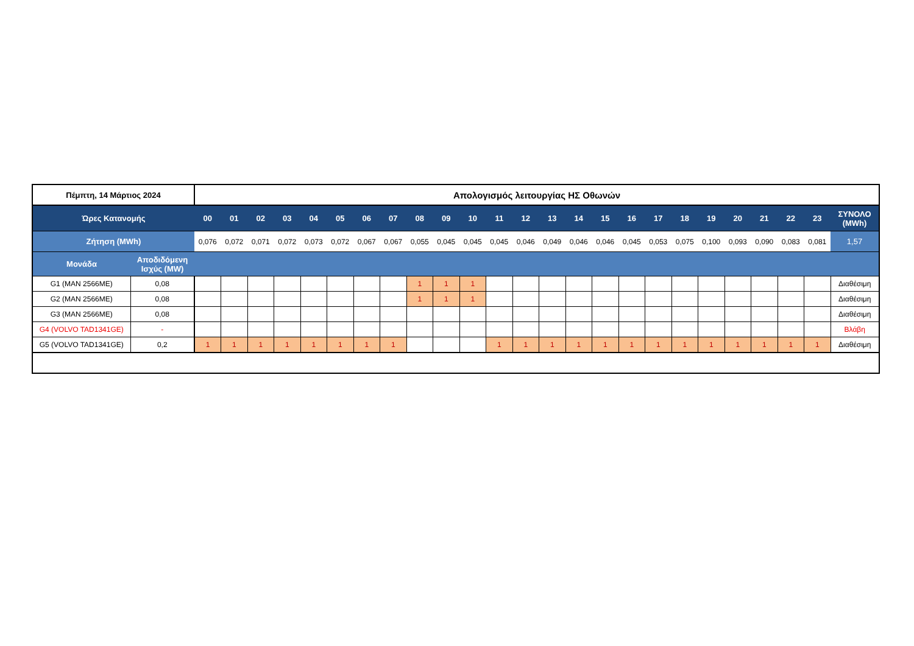| Πέμπτη, 14 Μάρτιος 2024 | | Απολογισμός λειτουργίας ΗΣ Οθωνών | | | | | | | | | | | | | | | | | | | | | | | | |
| Ώρες Κατανομής | | 00 | 01 | 02 | 03 | 04 | 05 | 06 | 07 | 08 | 09 | 10 | 11 | 12 | 13 | 14 | 15 | 16 | 17 | 18 | 19 | 20 | 21 | 22 | 23 | ΣΥΝΟΛΟ (MWh) |
| Ζήτηση (MWh) | | 0,076 | 0,072 | 0,071 | 0,072 | 0,073 | 0,072 | 0,067 | 0,067 | 0,055 | 0,045 | 0,045 | 0,045 | 0,046 | 0,049 | 0,046 | 0,046 | 0,045 | 0,053 | 0,075 | 0,100 | 0,093 | 0,090 | 0,083 | 0,081 | 1,57 |
| Μονάδα | Αποδιδόμενη Ισχύς (MW) | | | | | | | | | | | | | | | | | | | | | | | | | |
| G1 (MAN 2566ME) | 0,08 | | | | | | | | | 1 | 1 | 1 | | | | | | | | | | | | | | Διαθέσιμη |
| G2 (MAN 2566ME) | 0,08 | | | | | | | | | 1 | 1 | 1 | | | | | | | | | | | | | | Διαθέσιμη |
| G3 (MAN 2566ME) | 0,08 | | | | | | | | | | | | | | | | | | | | | | | | | Διαθέσιμη |
| G4 (VOLVO TAD1341GE) | - | | | | | | | | | | | | | | | | | | | | | | | | | Βλάβη |
| G5 (VOLVO TAD1341GE) | 0,2 | 1 | 1 | 1 | 1 | 1 | 1 | 1 | 1 | | | | 1 | 1 | 1 | 1 | 1 | 1 | 1 | 1 | 1 | 1 | 1 | 1 | 1 | Διαθέσιμη |